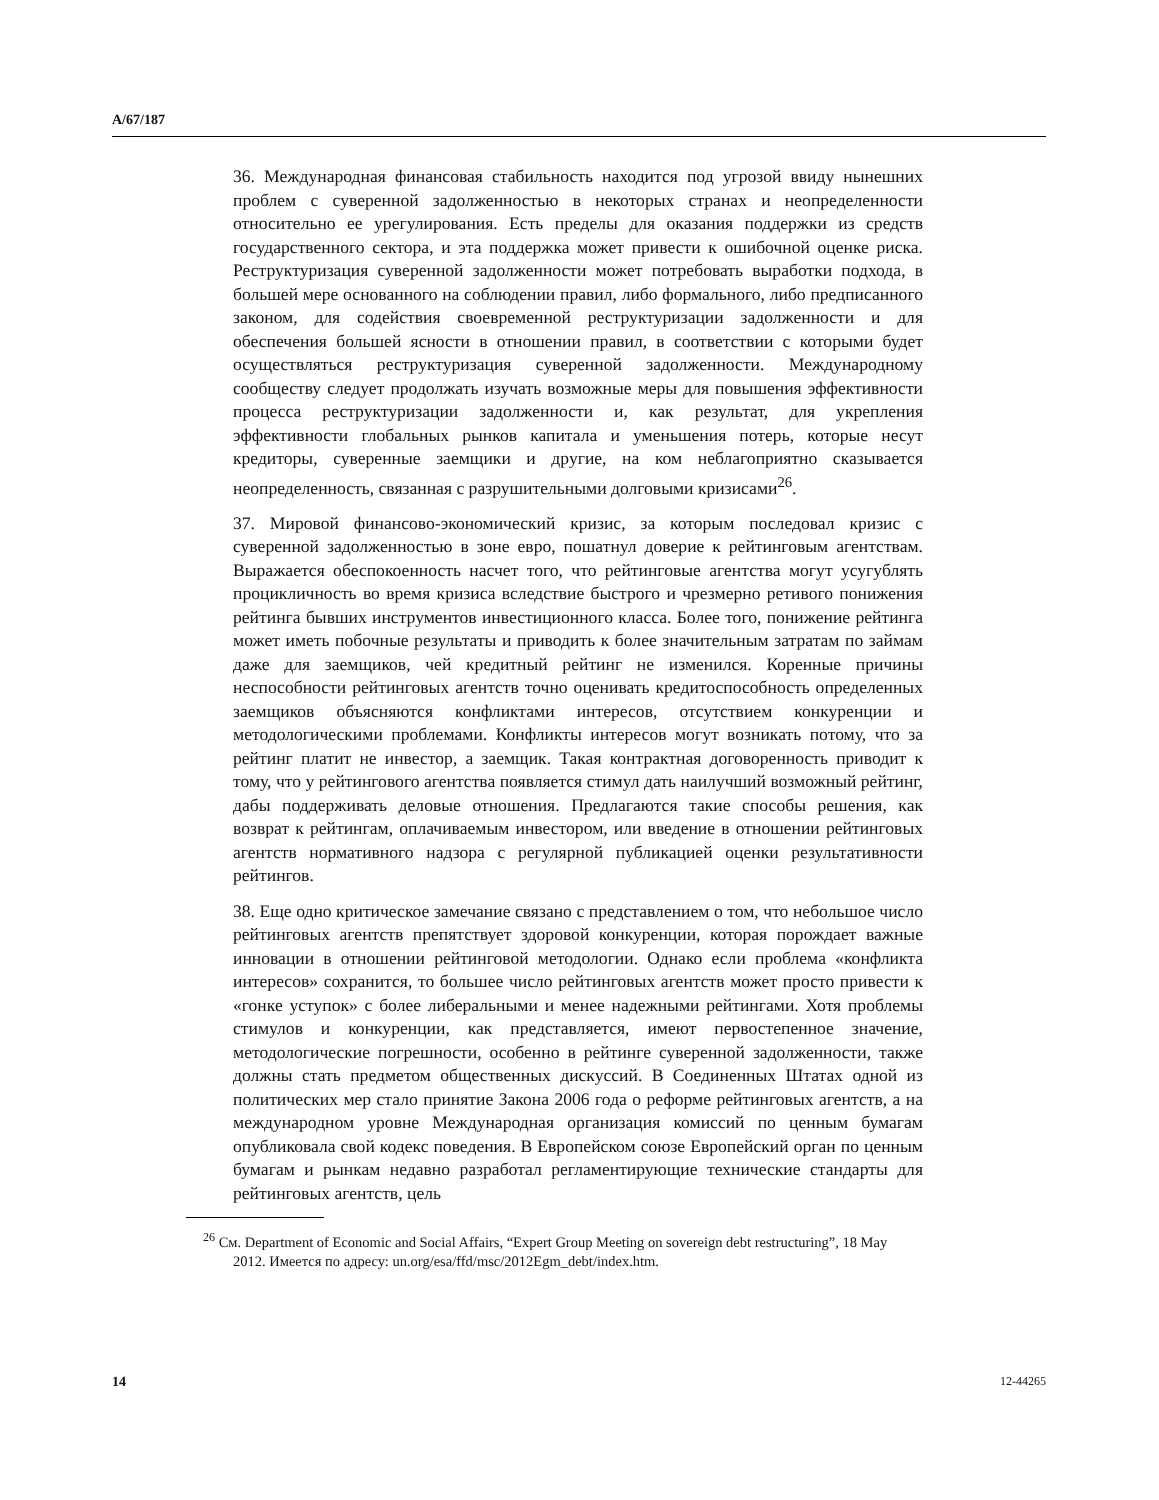A/67/187
36. Международная финансовая стабильность находится под угрозой ввиду нынешних проблем с суверенной задолженностью в некоторых странах и неопределенности относительно ее урегулирования. Есть пределы для оказания поддержки из средств государственного сектора, и эта поддержка может привести к ошибочной оценке риска. Реструктуризация суверенной задолженности может потребовать выработки подхода, в большей мере основанного на соблюдении правил, либо формального, либо предписанного законом, для содействия своевременной реструктуризации задолженности и для обеспечения большей ясности в отношении правил, в соответствии с которыми будет осуществляться реструктуризация суверенной задолженности. Международному сообществу следует продолжать изучать возможные меры для повышения эффективности процесса реструктуризации задолженности и, как результат, для укрепления эффективности глобальных рынков капитала и уменьшения потерь, которые несут кредиторы, суверенные заемщики и другие, на ком неблагоприятно сказывается неопределенность, связанная с разрушительными долговыми кризисами<sup>26</sup>.
37. Мировой финансово-экономический кризис, за которым последовал кризис с суверенной задолженностью в зоне евро, пошатнул доверие к рейтинговым агентствам. Выражается обеспокоенность насчет того, что рейтинговые агентства могут усугублять процикличность во время кризиса вследствие быстрого и чрезмерно ретивого понижения рейтинга бывших инструментов инвестиционного класса. Более того, понижение рейтинга может иметь побочные результаты и приводить к более значительным затратам по займам даже для заемщиков, чей кредитный рейтинг не изменился. Коренные причины неспособности рейтинговых агентств точно оценивать кредитоспособность определенных заемщиков объясняются конфликтами интересов, отсутствием конкуренции и методологическими проблемами. Конфликты интересов могут возникать потому, что за рейтинг платит не инвестор, а заемщик. Такая контрактная договоренность приводит к тому, что у рейтингового агентства появляется стимул дать наилучший возможный рейтинг, дабы поддерживать деловые отношения. Предлагаются такие способы решения, как возврат к рейтингам, оплачиваемым инвестором, или введение в отношении рейтинговых агентств нормативного надзора с регулярной публикацией оценки результативности рейтингов.
38. Еще одно критическое замечание связано с представлением о том, что небольшое число рейтинговых агентств препятствует здоровой конкуренции, которая порождает важные инновации в отношении рейтинговой методологии. Однако если проблема «конфликта интересов» сохранится, то большее число рейтинговых агентств может просто привести к «гонке уступок» с более либеральными и менее надежными рейтингами. Хотя проблемы стимулов и конкуренции, как представляется, имеют первостепенное значение, методологические погрешности, особенно в рейтинге суверенной задолженности, также должны стать предметом общественных дискуссий. В Соединенных Штатах одной из политических мер стало принятие Закона 2006 года о реформе рейтинговых агентств, а на международном уровне Международная организация комиссий по ценным бумагам опубликовала свой кодекс поведения. В Европейском союзе Европейский орган по ценным бумагам и рынкам недавно разработал регламентирующие технические стандарты для рейтинговых агентств, цель
<sup>26</sup> См. Department of Economic and Social Affairs, “Expert Group Meeting on sovereign debt restructuring”, 18 May 2012. Имеется по адресу: un.org/esa/ffd/msc/2012Egm_debt/index.htm.
14 12-44265